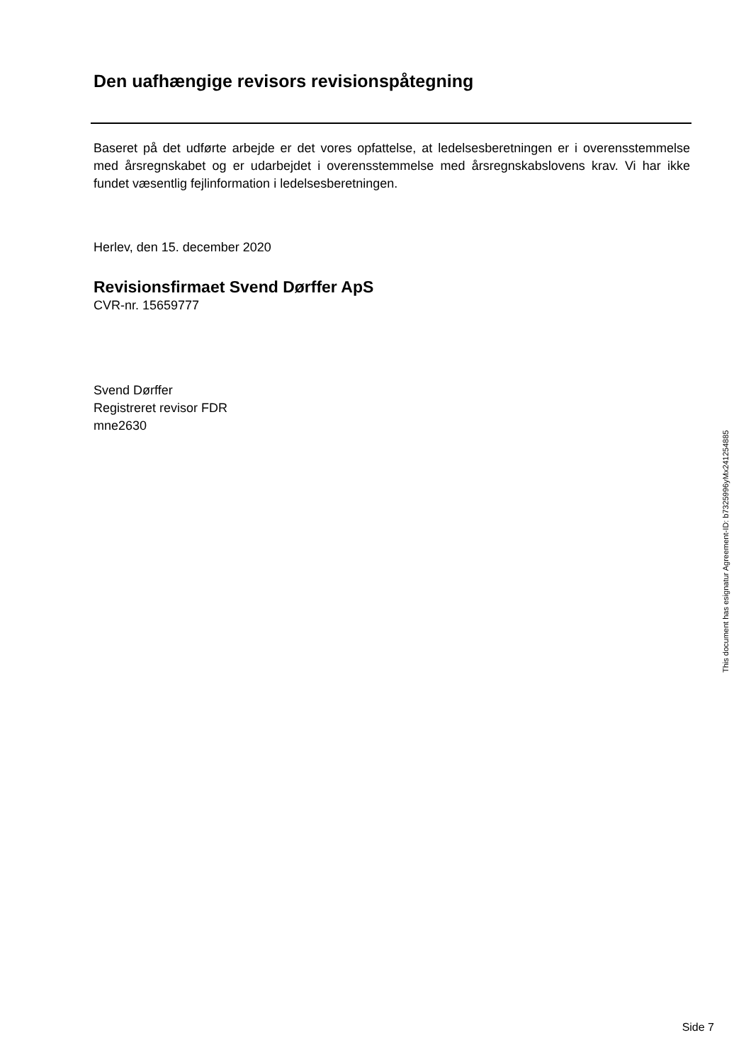Den uafhængige revisors revisionspåtegning
Baseret på det udførte arbejde er det vores opfattelse, at ledelsesberetningen er i overensstemmelse med årsregnskabet og er udarbejdet i overensstemmelse med årsregnskabslovens krav. Vi har ikke fundet væsentlig fejlinformation i ledelsesberetningen.
Herlev, den 15. december 2020
Revisionsfirmaet Svend Dørffer ApS
CVR-nr. 15659777
Svend Dørffer
Registreret revisor FDR
mne2630
This document has esignatur Agreement-ID: b7325996yMx241254885
Side 7